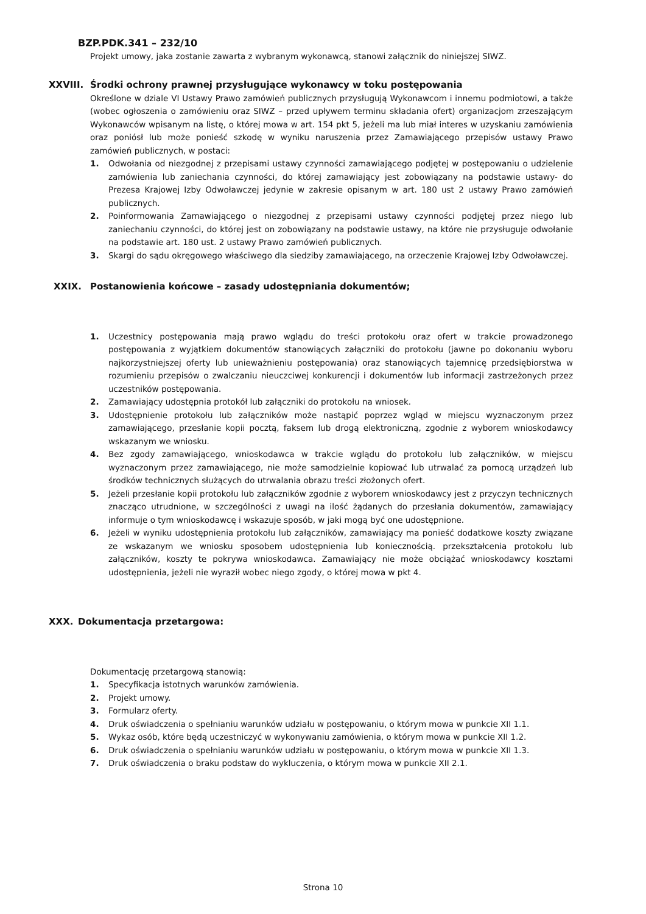BZP.PDK.341 – 232/10
Projekt umowy, jaka zostanie zawarta z wybranym wykonawcą, stanowi załącznik do niniejszej SIWZ.
XXVIII. Środki ochrony prawnej przysługujące wykonawcy w toku postępowania
Określone w dziale VI Ustawy Prawo zamówień publicznych przysługują Wykonawcom i innemu podmiotowi, a także (wobec ogłoszenia o zamówieniu oraz SIWZ – przed upływem terminu składania ofert) organizacjom zrzeszającym Wykonawców wpisanym na listę, o której mowa w art. 154 pkt 5, jeżeli ma lub miał interes w uzyskaniu zamówienia oraz poniósł lub może ponieść szkodę w wyniku naruszenia przez Zamawiającego przepisów ustawy Prawo zamówień publicznych, w postaci:
1. Odwołania od niezgodnej z przepisami ustawy czynności zamawiającego podjętej w postępowaniu o udzielenie zamówienia lub zaniechania czynności, do której zamawiający jest zobowiązany na podstawie ustawy- do Prezesa Krajowej Izby Odwoławczej jedynie w zakresie opisanym w art. 180 ust 2 ustawy Prawo zamówień publicznych.
2. Poinformowania Zamawiającego o niezgodnej z przepisami ustawy czynności podjętej przez niego lub zaniechaniu czynności, do której jest on zobowiązany na podstawie ustawy, na które nie przysługuje odwołanie na podstawie art. 180 ust. 2 ustawy Prawo zamówień publicznych.
3. Skargi do sądu okręgowego właściwego dla siedziby zamawiającego, na orzeczenie Krajowej Izby Odwoławczej.
XXIX. Postanowienia końcowe – zasady udostępniania dokumentów;
1. Uczestnicy postępowania mają prawo wglądu do treści protokołu oraz ofert w trakcie prowadzonego postępowania z wyjątkiem dokumentów stanowiących załączniki do protokołu (jawne po dokonaniu wyboru najkorzystniejszej oferty lub unieważnieniu postępowania) oraz stanowiących tajemnicę przedsiębiorstwa w rozumieniu przepisów o zwalczaniu nieuczciwej konkurencji i dokumentów lub informacji zastrzeżonych przez uczestników postępowania.
2. Zamawiający udostępnia protokół lub załączniki do protokołu na wniosek.
3. Udostępnienie protokołu lub załączników może nastąpić poprzez wgląd w miejscu wyznaczonym przez zamawiającego, przesłanie kopii pocztą, faksem lub drogą elektroniczną, zgodnie z wyborem wnioskodawcy wskazanym we wniosku.
4. Bez zgody zamawiającego, wnioskodawca w trakcie wglądu do protokołu lub załączników, w miejscu wyznaczonym przez zamawiającego, nie może samodzielnie kopiować lub utrwalać za pomocą urządzeń lub środków technicznych służących do utrwalania obrazu treści złożonych ofert.
5. Jeżeli przesłanie kopii protokołu lub załączników zgodnie z wyborem wnioskodawcy jest z przyczyn technicznych znacząco utrudnione, w szczególności z uwagi na ilość żądanych do przesłania dokumentów, zamawiający informuje o tym wnioskodawcę i wskazuje sposób, w jaki mogą być one udostępnione.
6. Jeżeli w wyniku udostępnienia protokołu lub załączników, zamawiający ma ponieść dodatkowe koszty związane ze wskazanym we wniosku sposobem udostępnienia lub koniecznością. przekształcenia protokołu lub załączników, koszty te pokrywa wnioskodawca. Zamawiający nie może obciążać wnioskodawcy kosztami udostępnienia, jeżeli nie wyraził wobec niego zgody, o której mowa w pkt 4.
XXX. Dokumentacja przetargowa:
Dokumentację przetargową stanowią:
1. Specyfikacja istotnych warunków zamówienia.
2. Projekt umowy.
3. Formularz oferty.
4. Druk oświadczenia o spełnianiu warunków udziału w postępowaniu, o którym mowa w punkcie XII 1.1.
5. Wykaz osób, które będą uczestniczyć w wykonywaniu zamówienia, o którym mowa w punkcie XII 1.2.
6. Druk oświadczenia o spełnianiu warunków udziału w postępowaniu, o którym mowa w punkcie XII 1.3.
7. Druk oświadczenia o braku podstaw do wykluczenia, o którym mowa w punkcie XII 2.1.
Strona 10